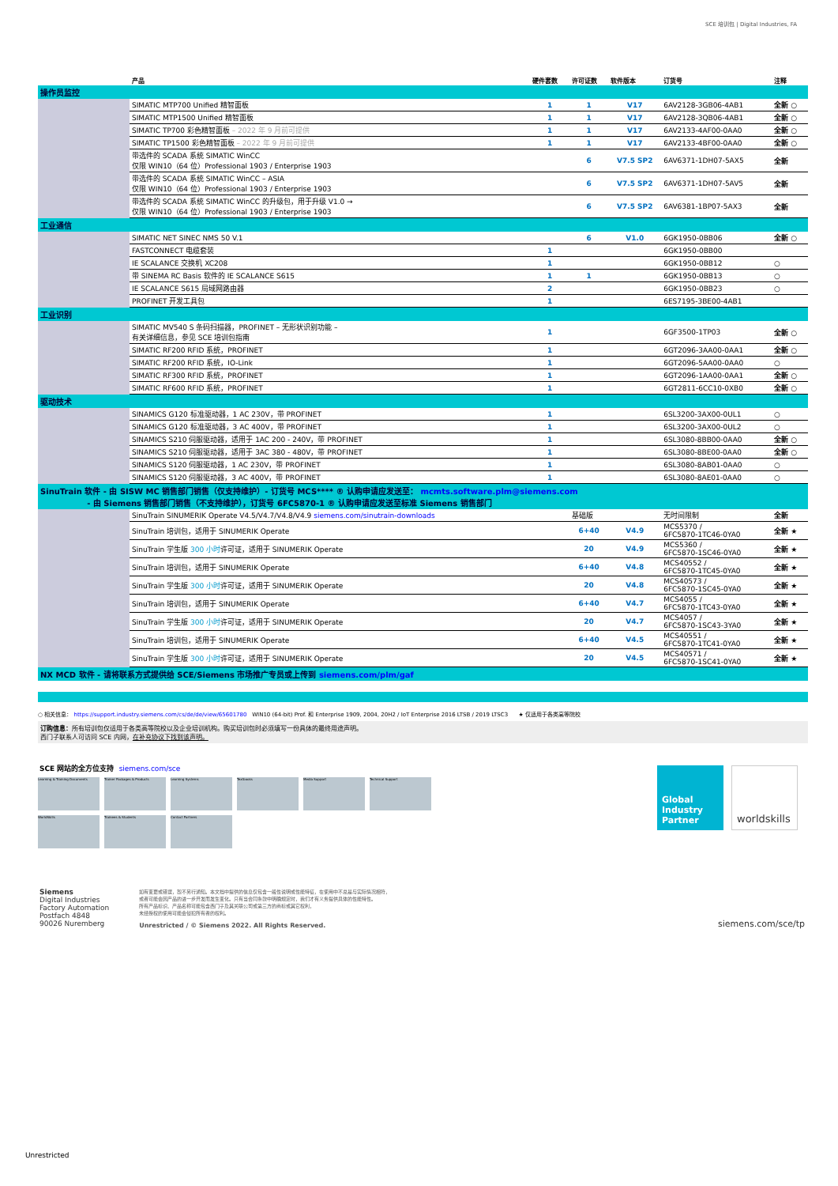SCE 培训包 | Digital Industries, FA
| | 产品 | 硬件套数 | 许可证数 | 软件版本 | 订货号 | 注释 |
| --- | --- | --- | --- | --- | --- | --- |
| 操作员监控 | | | | | | |
| | SIMATIC MTP700 Unified 精智面板 | 1 | 1 | V17 | 6AV2128-3GB06-4AB1 | 全新 ○ |
| | SIMATIC MTP1500 Unified 精智面板 | 1 | 1 | V17 | 6AV2128-3QB06-4AB1 | 全新 ○ |
| | SIMATIC TP700 彩色精智面板 – 2022 年 9 月前可提供 | 1 | 1 | V17 | 6AV2133-4AF00-0AA0 | 全新 ○ |
| | SIMATIC TP1500 彩色精智面板 – 2022 年 9 月前可提供 | 1 | 1 | V17 | 6AV2133-4BF00-0AA0 | 全新 ○ |
| | 带选件的 SCADA 系统 SIMATIC WinCC 仅限 WIN10（64 位）Professional 1903 / Enterprise 1903 | | 6 | V7.5 SP2 | 6AV6371-1DH07-5AX5 | 全新 |
| | 带选件的 SCADA 系统 SIMATIC WinCC – ASIA 仅限 WIN10（64 位）Professional 1903 / Enterprise 1903 | | 6 | V7.5 SP2 | 6AV6371-1DH07-5AV5 | 全新 |
| | 带选件的 SCADA 系统 SIMATIC WinCC 的升级包，用于升级 V1.0 → 仅限 WIN10（64 位）Professional 1903 / Enterprise 1903 | | 6 | V7.5 SP2 | 6AV6381-1BP07-5AX3 | 全新 |
| 工业通信 | | | | | | |
| | SIMATIC NET SINEC NMS 50 V.1 | | 6 | V1.0 | 6GK1950-0BB06 | 全新 ○ |
| | FASTCONNECT 电缆套装 | 1 | | | 6GK1950-0BB00 | |
| | IE SCALANCE 交换机 XC208 | 1 | | | 6GK1950-0BB12 | ○ |
| | 带 SINEMA RC Basis 软件的 IE SCALANCE S615 | 1 | 1 | | 6GK1950-0BB13 | ○ |
| | IE SCALANCE S615 局域网路由器 | 2 | | | 6GK1950-0BB23 | ○ |
| | PROFINET 开发工具包 | 1 | | | 6ES7195-3BE00-4AB1 | |
| 工业识别 | | | | | | |
| | SIMATIC MV540 S 条码扫描器，PROFINET – 无形状识别功能 – 有关详细信息，参见 SCE 培训包指南 | 1 | | | 6GF3500-1TP03 | 全新 ○ |
| | SIMATIC RF200 RFID 系统，PROFINET | 1 | | | 6GT2096-3AA00-0AA1 | 全新 ○ |
| | SIMATIC RF200 RFID 系统，IO-Link | 1 | | | 6GT2096-5AA00-0AA0 | ○ |
| | SIMATIC RF300 RFID 系统，PROFINET | 1 | | | 6GT2096-1AA00-0AA1 | 全新 ○ |
| | SIMATIC RF600 RFID 系统，PROFINET | 1 | | | 6GT2811-6CC10-0XB0 | 全新 ○ |
| 驱动技术 | | | | | | |
| | SINAMICS G120 标准驱动器，1 AC 230V，带 PROFINET | 1 | | | 6SL3200-3AX00-0UL1 | ○ |
| | SINAMICS G120 标准驱动器，3 AC 400V，带 PROFINET | 1 | | | 6SL3200-3AX00-0UL2 | ○ |
| | SINAMICS S210 伺服驱动器，适用于 1AC 200 - 240V，带 PROFINET | 1 | | | 6SL3080-8BB00-0AA0 | 全新 ○ |
| | SINAMICS S210 伺服驱动器，适用于 3AC 380 - 480V，带 PROFINET | 1 | | | 6SL3080-8BE00-0AA0 | 全新 ○ |
| | SINAMICS S120 伺服驱动器，1 AC 230V，带 PROFINET | 1 | | | 6SL3080-8AB01-0AA0 | ○ |
| | SINAMICS S120 伺服驱动器，3 AC 400V，带 PROFINET | 1 | | | 6SL3080-8AE01-0AA0 | ○ |
| SinuTrain 软件 - 由 SISW MC 销售部门销售（仅支持维护）- 订货号 MCS**** ® 认购申请应发送至： mcmts.software.plm@siemens.com - 由 Siemens 销售部门销售（不支持维护），订货号 6FC5870-1 ® 认购申请应发送至标准 Siemens 销售部门 | | | | | | |
| | SinuTrain SINUMERIK Operate V4.5/V4.7/V4.8/V4.9 siemens.com/sinutrain-downloads | | 基础版 | | 无时间限制 | 全新 |
| | SinuTrain 培训包，适用于 SINUMERIK Operate | | 6+40 | V4.9 | MCS5370 / 6FC5870-1TC46-0YA0 | 全新 ★ |
| | SinuTrain 学生版 300 小时 许可证，适用于 SINUMERIK Operate | | 20 | V4.9 | MCS5360 / 6FC5870-1SC46-0YA0 | 全新 ★ |
| | SinuTrain 培训包，适用于 SINUMERIK Operate | | 6+40 | V4.8 | MCS40552 / 6FC5870-1TC45-0YA0 | 全新 ★ |
| | SinuTrain 学生版 300 小时 许可证，适用于 SINUMERIK Operate | | 20 | V4.8 | MCS40573 / 6FC5870-1SC45-0YA0 | 全新 ★ |
| | SinuTrain 培训包，适用于 SINUMERIK Operate | | 6+40 | V4.7 | MCS4055 / 6FC5870-1TC43-0YA0 | 全新 ★ |
| | SinuTrain 学生版 300 小时 许可证，适用于 SINUMERIK Operate | | 20 | V4.7 | MCS4057 / 6FC5870-1SC43-3YA0 | 全新 ★ |
| | SinuTrain 培训包，适用于 SINUMERIK Operate | | 6+40 | V4.5 | MCS40551 / 6FC5870-1TC41-0YA0 | 全新 ★ |
| | SinuTrain 学生版 300 小时 许可证，适用于 SINUMERIK Operate | | 20 | V4.5 | MCS40571 / 6FC5870-1SC41-0YA0 | 全新 ★ |
| NX MCD 软件 - 请将联系方式提供给 SCE/Siemens 市场推广专员或上传到 siemens.com/plm/gaf | | | | | | |
○ 相关信息： https://support.industry.siemens.com/cs/de/de/view/65601780 WIN10 (64-bit) Prof. 和 Enterprise 1909, 2004, 20H2 / IoT Enterprise 2016 LTSB / 2019 LTSC3 ★ 仅适用于各类高等院校
订购信息：所有培训包仅适用于各类高等院校以及企业培训机构。购买培训包时必须填写一份具体的最终用途声明。
西门子联系人可访问 SCE 内网，在补充协议下找到该声明。
SCE 网站的全方位支持 siemens.com/sce
Learning & Training Documents
Trainer Packages & Products
Learning Systems
Textbooks
Media Support
Technical Support
WorldSkills
Trainees & Students
Contact Partners
Global Industry Partner
worldskills
Siemens
Digital Industries
Factory Automation
Postfach 4848
90026 Nuremberg
如有变更或错误，恕不另行通知。本文档中提供的信息仅包含一般性说明或性能特征，在使用中不总是与实际情况相符，
或者可能会因产品的进一步开发而发生变化。只有当合同条款中明确规定时，我们才有义务提供具体的性能特性。
所有产品标识、产品名称可能包含西门子及其关联公司或第三方的商标或其它权利，
未经授权的使用可能会侵犯所有者的权利。
Unrestricted / © Siemens 2022. All Rights Reserved.
siemens.com/sce/tp
Unrestricted